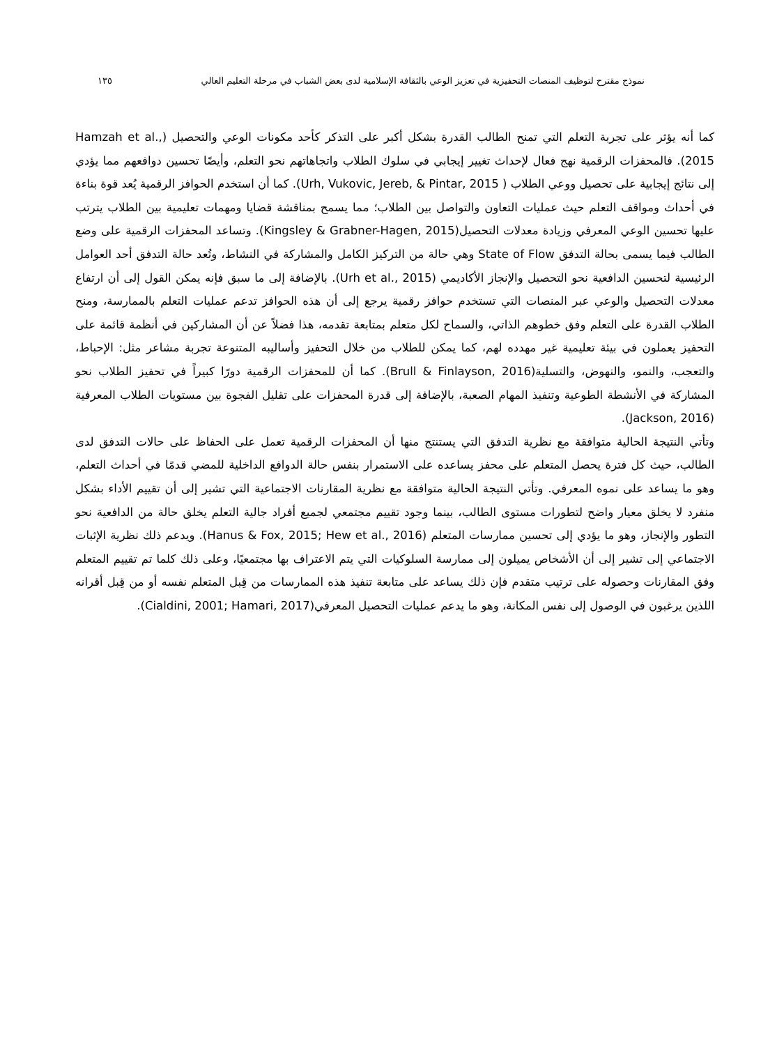نموذج مقترح لتوظيف المنصات التحفيزية في تعزيز الوعي بالثقافة الإسلامية لدى بعض الشباب في مرحلة التعليم العالي ١٣٥
كما أنه يؤثر على تجربة التعلم التي تمنح الطالب القدرة بشكل أكبر على التذكر كأحد مكونات الوعي والتحصيل (Hamzah et al., 2015). فالمحفزات الرقمية نهج فعال لإحداث تغيير إيجابي في سلوك الطلاب واتجاهاتهم نحو التعلم، وأيضًا تحسين دوافعهم مما يؤدي إلى نتائج إيجابية على تحصيل ووعي الطلاب ( Urh, Vukovic, Jereb, & Pintar, 2015). كما أن استخدم الحوافز الرقمية يُعد قوة بناءة في أحداث ومواقف التعلم حيث عمليات التعاون والتواصل بين الطلاب؛ مما يسمح بمناقشة قضايا ومهمات تعليمية بين الطلاب يترتب عليها تحسين الوعي المعرفي وزيادة معدلات التحصيل(Kingsley & Grabner-Hagen, 2015). وتساعد المحفزات الرقمية على وضع الطالب فيما يسمى بحالة التدفق State of Flow وهي حالة من التركيز الكامل والمشاركة في النشاط، وتُعد حالة التدفق أحد العوامل الرئيسية لتحسين الدافعية نحو التحصيل والإنجاز الأكاديمي (Urh et al., 2015). بالإضافة إلى ما سبق فإنه يمكن القول إلى أن ارتفاع معدلات التحصيل والوعي عبر المنصات التي تستخدم حوافز رقمية يرجع إلى أن هذه الحوافز تدعم عمليات التعلم بالممارسة، ومنح الطلاب القدرة على التعلم وفق خطوهم الذاتي، والسماح لكل متعلم بمتابعة تقدمه، هذا فضلاً عن أن المشاركين في أنظمة قائمة على التحفيز يعملون في بيئة تعليمية غير مهدده لهم، كما يمكن للطلاب من خلال التحفيز وأساليبه المتنوعة تجربة مشاعر مثل: الإحباط، والتعجب، والنمو، والنهوض، والتسلية(Brull & Finlayson, 2016). كما أن للمحفزات الرقمية دورًا كبيراً في تحفيز الطلاب نحو المشاركة في الأنشطة الطوعية وتنفيذ المهام الصعبة، بالإضافة إلى قدرة المحفزات على تقليل الفجوة بين مستويات الطلاب المعرفية (Jackson, 2016).
وتأتي النتيجة الحالية متوافقة مع نظرية التدفق التي يستنتج منها أن المحفزات الرقمية تعمل على الحفاظ على حالات التدفق لدى الطالب، حيث كل فترة يحصل المتعلم على محفز يساعده على الاستمرار بنفس حالة الدوافع الداخلية للمضي قدمًا في أحداث التعلم، وهو ما يساعد على نموه المعرفي. وتأتي النتيجة الحالية متوافقة مع نظرية المقارنات الاجتماعية التي تشير إلى أن تقييم الأداء بشكل منفرد لا يخلق معيار واضح لتطورات مستوى الطالب، بينما وجود تقييم مجتمعي لجميع أفراد جالية التعلم يخلق حالة من الدافعية نحو التطور والإنجاز، وهو ما يؤدي إلى تحسين ممارسات المتعلم (Hanus & Fox, 2015; Hew et al., 2016). ويدعم ذلك نظرية الإثبات الاجتماعي إلى تشير إلى أن الأشخاص يميلون إلى ممارسة السلوكيات التي يتم الاعتراف بها مجتمعيًا، وعلى ذلك كلما تم تقييم المتعلم وفق المقارنات وحصوله على ترتيب متقدم فإن ذلك يساعد على متابعة تنفيذ هذه الممارسات من قِبل المتعلم نفسه أو من قِبل أقرانه اللذين يرغبون في الوصول إلى نفس المكانة، وهو ما يدعم عمليات التحصيل المعرفي(Cialdini, 2001; Hamari, 2017).